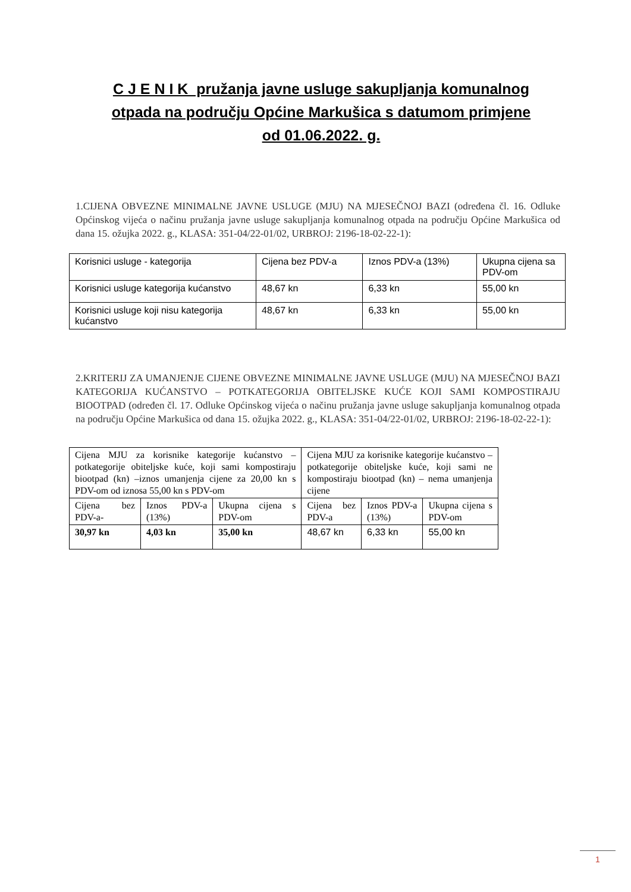C J E N I K pružanja javne usluge sakupljanja komunalnog otpada na području Općine Markušica s datumom primjene od 01.06.2022. g.
1.CIJENA OBVEZNE MINIMALNE JAVNE USLUGE (MJU) NA MJESEČNOJ BAZI (određena čl. 16. Odluke Općinskog vijeća o načinu pružanja javne usluge sakupljanja komunalnog otpada na području Općine Markušica od dana 15. ožujka 2022. g., KLASA: 351-04/22-01/02, URBROJ: 2196-18-02-22-1):
| Korisnici usluge - kategorija | Cijena bez PDV-a | Iznos PDV-a (13%) | Ukupna cijena sa PDV-om |
| Korisnici usluge kategorija kućanstvo | 48,67 kn | 6,33 kn | 55,00 kn |
| Korisnici usluge koji nisu kategorija kućanstvo | 48,67 kn | 6,33 kn | 55,00 kn |
2.KRITERIJ ZA UMANJENJE CIJENE OBVEZNE MINIMALNE JAVNE USLUGE (MJU) NA MJESEČNOJ BAZI KATEGORIJA KUĆANSTVO – POTKATEGORIJA OBITELJSKE KUĆE KOJI SAMI KOMPOSTIRAJU BIOOTPAD (određen čl. 17. Odluke Općinskog vijeća o načinu pružanja javne usluge sakupljanja komunalnog otpada na području Općine Markušica od dana 15. ožujka 2022. g., KLASA: 351-04/22-01/02, URBROJ: 2196-18-02-22-1):
| Cijena MJU za korisnike kategorije kućanstvo – potkategorije obiteljske kuće, koji sami kompostiraju biootpad (kn) –iznos umanjenja cijene za 20,00 kn s PDV-om od iznosa 55,00 kn s PDV-om | | | Cijena MJU za korisnike kategorije kućanstvo – potkategorije obiteljske kuće, koji sami ne kompostiraju biootpad (kn) – nema umanjenja cijene | | |
| Cijena bez PDV-a- | Iznos PDV-a (13%) | Ukupna cijena s PDV-om | Cijena bez PDV-a | Iznos PDV-a (13%) | Ukupna cijena s PDV-om |
| 30,97 kn | 4,03 kn | 35,00 kn | 48,67 kn | 6,33 kn | 55,00 kn |
1